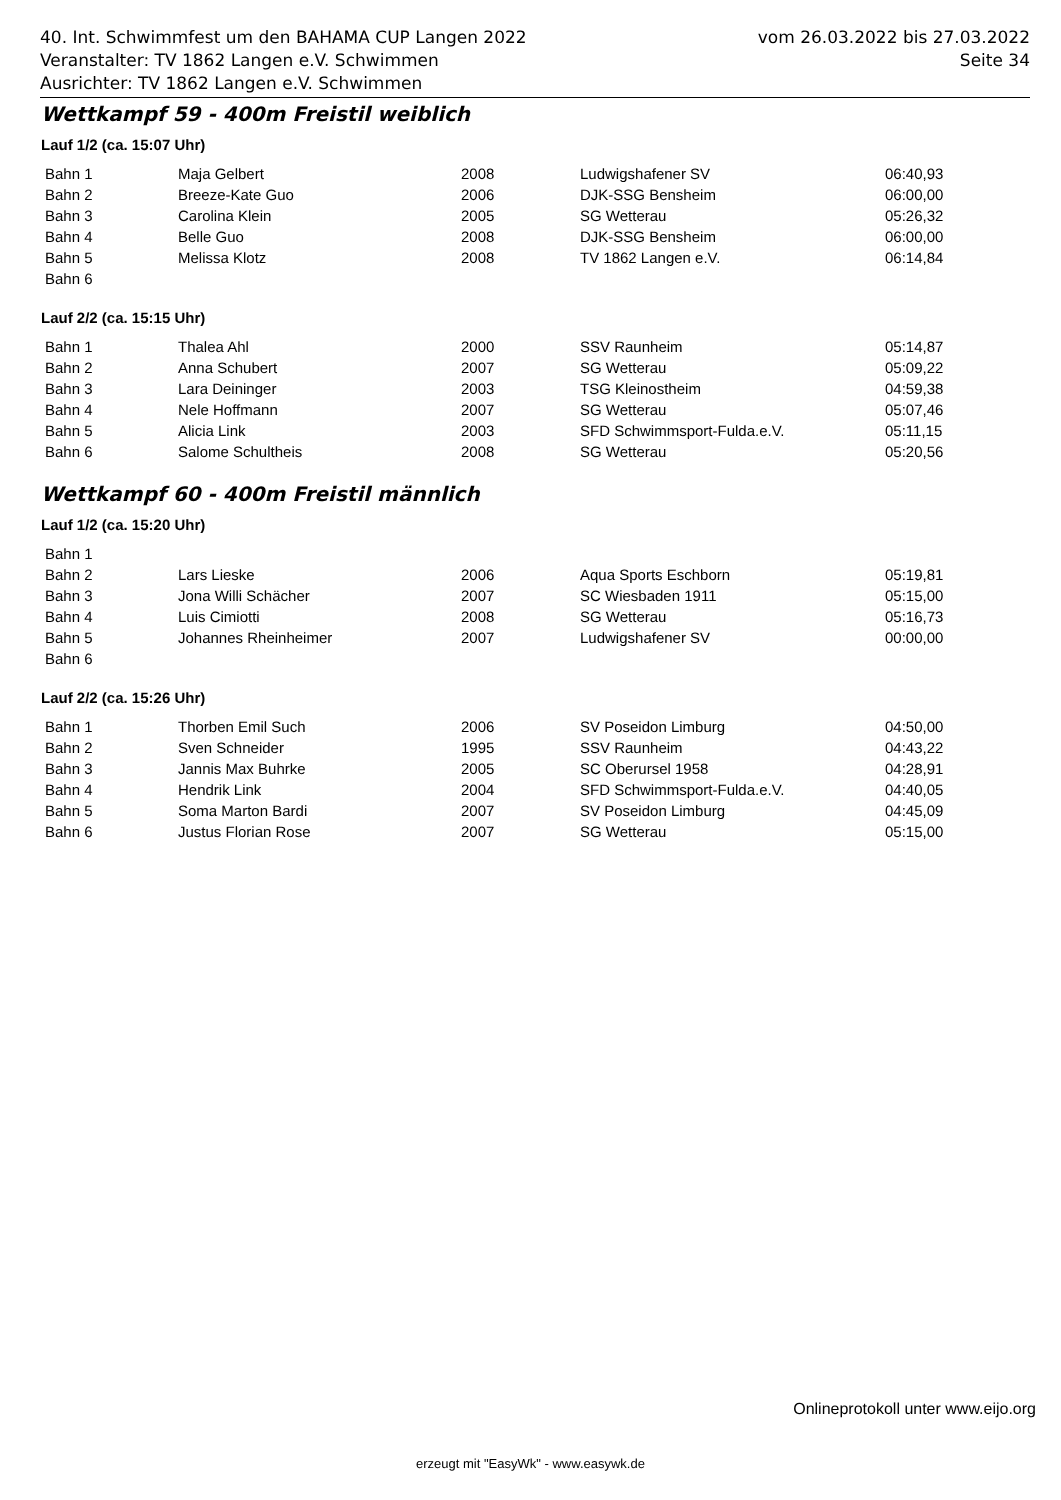40. Int. Schwimmfest um den BAHAMA CUP Langen 2022 vom 26.03.2022 bis 27.03.2022
Veranstalter: TV 1862 Langen e.V. Schwimmen Seite 34
Ausrichter: TV 1862 Langen e.V. Schwimmen
Wettkampf 59 - 400m Freistil weiblich
Lauf 1/2 (ca. 15:07 Uhr)
| Bahn 1 | Maja Gelbert | 2008 | Ludwigshafener SV | 06:40,93 |
| Bahn 2 | Breeze-Kate Guo | 2006 | DJK-SSG Bensheim | 06:00,00 |
| Bahn 3 | Carolina Klein | 2005 | SG Wetterau | 05:26,32 |
| Bahn 4 | Belle Guo | 2008 | DJK-SSG Bensheim | 06:00,00 |
| Bahn 5 | Melissa Klotz | 2008 | TV 1862 Langen e.V. | 06:14,84 |
| Bahn 6 | | | | |
Lauf 2/2 (ca. 15:15 Uhr)
| Bahn 1 | Thalea Ahl | 2000 | SSV Raunheim | 05:14,87 |
| Bahn 2 | Anna Schubert | 2007 | SG Wetterau | 05:09,22 |
| Bahn 3 | Lara Deininger | 2003 | TSG Kleinostheim | 04:59,38 |
| Bahn 4 | Nele Hoffmann | 2007 | SG Wetterau | 05:07,46 |
| Bahn 5 | Alicia Link | 2003 | SFD Schwimmsport-Fulda.e.V. | 05:11,15 |
| Bahn 6 | Salome Schultheis | 2008 | SG Wetterau | 05:20,56 |
Wettkampf 60 - 400m Freistil männlich
Lauf 1/2 (ca. 15:20 Uhr)
| Bahn 1 | | | | |
| Bahn 2 | Lars Lieske | 2006 | Aqua Sports Eschborn | 05:19,81 |
| Bahn 3 | Jona Willi Schächer | 2007 | SC Wiesbaden 1911 | 05:15,00 |
| Bahn 4 | Luis Cimiotti | 2008 | SG Wetterau | 05:16,73 |
| Bahn 5 | Johannes Rheinheimer | 2007 | Ludwigshafener SV | 00:00,00 |
| Bahn 6 | | | | |
Lauf 2/2 (ca. 15:26 Uhr)
| Bahn 1 | Thorben Emil Such | 2006 | SV Poseidon Limburg | 04:50,00 |
| Bahn 2 | Sven Schneider | 1995 | SSV Raunheim | 04:43,22 |
| Bahn 3 | Jannis Max Buhrke | 2005 | SC Oberursel 1958 | 04:28,91 |
| Bahn 4 | Hendrik Link | 2004 | SFD Schwimmsport-Fulda.e.V. | 04:40,05 |
| Bahn 5 | Soma Marton Bardi | 2007 | SV Poseidon Limburg | 04:45,09 |
| Bahn 6 | Justus Florian Rose | 2007 | SG Wetterau | 05:15,00 |
Onlineprotokoll unter www.eijo.org
erzeugt mit "EasyWk" - www.easywk.de